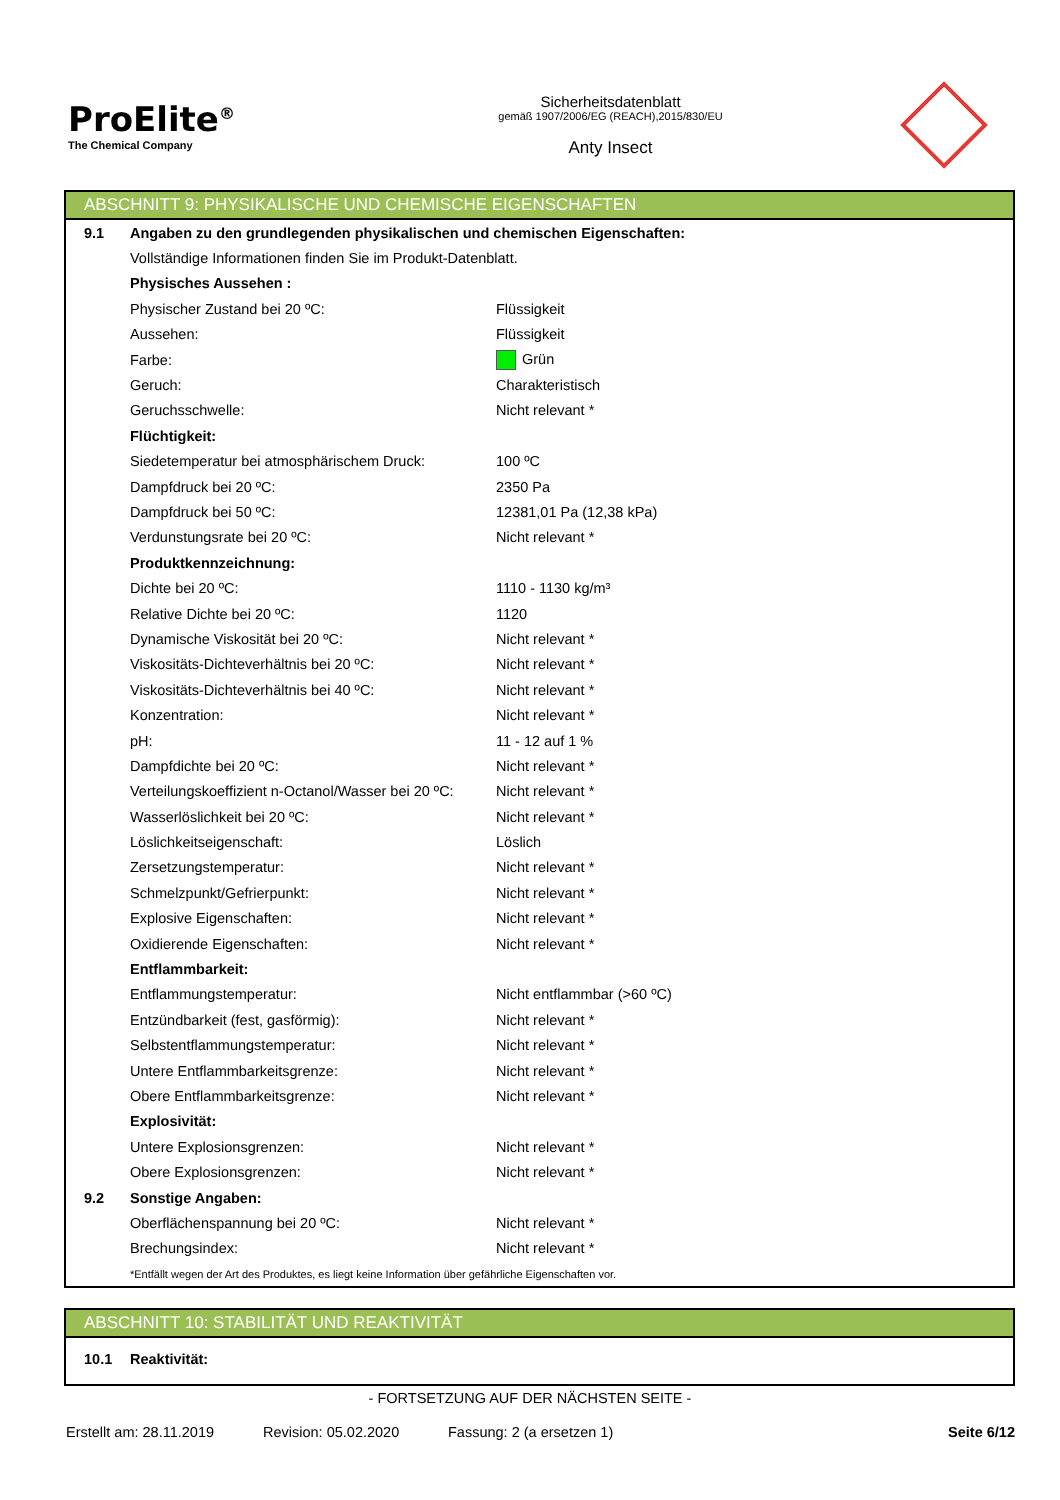ProElite<sup>®</sup>
The Chemical Company
Sicherheitsdatenblatt
gemäß 1907/2006/EG (REACH),2015/830/EU
Anty Insect
ABSCHNITT 9: PHYSIKALISCHE UND CHEMISCHE EIGENSCHAFTEN
| 9.1 | Angaben zu den grundlegenden physikalischen und chemischen Eigenschaften: | |
| | Vollständige Informationen finden Sie im Produkt-Datenblatt. | |
| | Physisches Aussehen : | |
| | Physischer Zustand bei 20 ºC: | Flüssigkeit |
| | Aussehen: | Flüssigkeit |
| | Farbe: | Grün |
| | Geruch: | Charakteristisch |
| | Geruchsschwelle: | Nicht relevant * |
| | Flüchtigkeit: | |
| | Siedetemperatur bei atmosphärischem Druck: | 100 ºC |
| | Dampfdruck bei 20 ºC: | 2350 Pa |
| | Dampfdruck bei 50 ºC: | 12381,01 Pa (12,38 kPa) |
| | Verdunstungsrate bei 20 ºC: | Nicht relevant * |
| | Produktkennzeichnung: | |
| | Dichte bei 20 ºC: | 1110 - 1130 kg/m³ |
| | Relative Dichte bei 20 ºC: | 1120 |
| | Dynamische Viskosität bei 20 ºC: | Nicht relevant * |
| | Viskositäts-Dichteverhältnis bei 20 ºC: | Nicht relevant * |
| | Viskositäts-Dichteverhältnis bei 40 ºC: | Nicht relevant * |
| | Konzentration: | Nicht relevant * |
| | pH: | 11 - 12 auf 1 % |
| | Dampfdichte bei 20 ºC: | Nicht relevant * |
| | Verteilungskoeffizient n-Octanol/Wasser bei 20 ºC: | Nicht relevant * |
| | Wasserlöslichkeit bei 20 ºC: | Nicht relevant * |
| | Löslichkeitseigenschaft: | Löslich |
| | Zersetzungstemperatur: | Nicht relevant * |
| | Schmelzpunkt/Gefrierpunkt: | Nicht relevant * |
| | Explosive Eigenschaften: | Nicht relevant * |
| | Oxidierende Eigenschaften: | Nicht relevant * |
| | Entflammbarkeit: | |
| | Entflammungstemperatur: | Nicht entflammbar (>60 ºC) |
| | Entzündbarkeit (fest, gasförmig): | Nicht relevant * |
| | Selbstentflammungstemperatur: | Nicht relevant * |
| | Untere Entflammbarkeitsgrenze: | Nicht relevant * |
| | Obere Entflammbarkeitsgrenze: | Nicht relevant * |
| | Explosivität: | |
| | Untere Explosionsgrenzen: | Nicht relevant * |
| | Obere Explosionsgrenzen: | Nicht relevant * |
| 9.2 | Sonstige Angaben: | |
| | Oberflächenspannung bei 20 ºC: | Nicht relevant * |
| | Brechungsindex: | Nicht relevant * |
| | *Entfällt wegen der Art des Produktes, es liegt keine Information über gefährliche Eigenschaften vor. | |
ABSCHNITT 10: STABILITÄT UND REAKTIVITÄT
| 10.1 | Reaktivität: |
- FORTSETZUNG AUF DER NÄCHSTEN SEITE -
Erstellt am: 28.11.2019 Revision: 05.02.2020 Fassung: 2 (a ersetzen 1) Seite 6/12